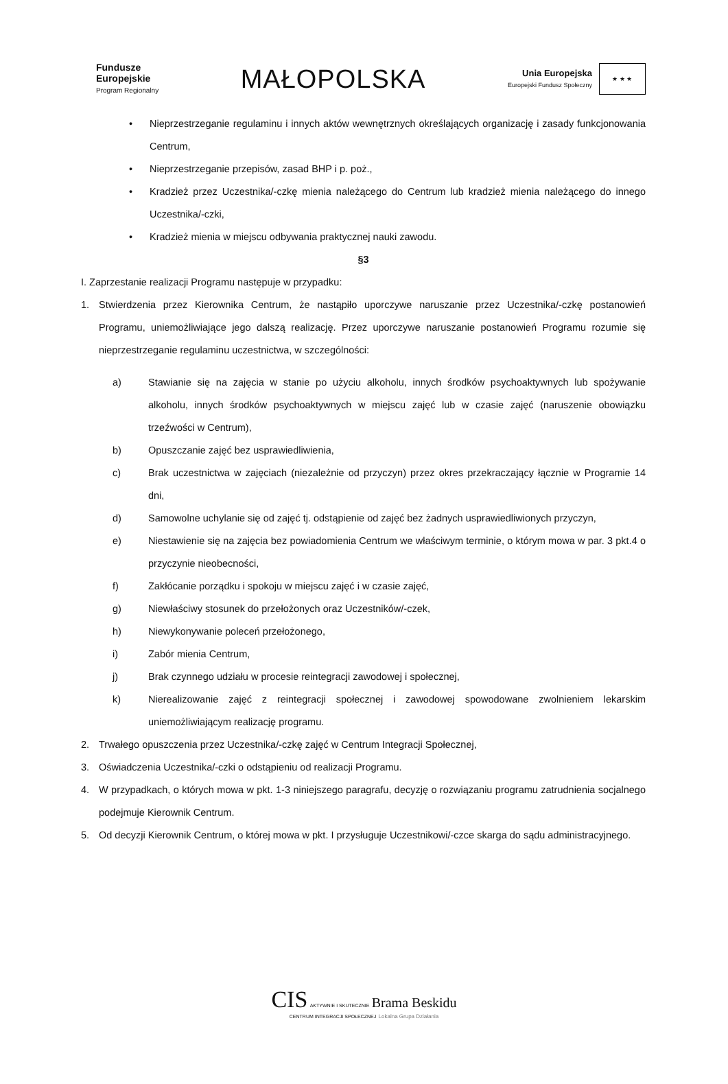Fundusze
Europejskie
Program Regionalny
MAŁOPOLSKA
Unia Europejska
Europejski Fundusz Społeczny
★ ★ ★
• Nieprzestrzeganie regulaminu i innych aktów wewnętrznych określających organizację i zasady funkcjonowania Centrum,
• Nieprzestrzeganie przepisów, zasad BHP i p. poż.,
• Kradzież przez Uczestnika/-czkę mienia należącego do Centrum lub kradzież mienia należącego do innego Uczestnika/-czki,
• Kradzież mienia w miejscu odbywania praktycznej nauki zawodu.
§3
I. Zaprzestanie realizacji Programu następuje w przypadku:
1. Stwierdzenia przez Kierownika Centrum, że nastąpiło uporczywe naruszanie przez Uczestnika/-czkę postanowień Programu, uniemożliwiające jego dalszą realizację. Przez uporczywe naruszanie postanowień Programu rozumie się nieprzestrzeganie regulaminu uczestnictwa, w szczególności:
a) Stawianie się na zajęcia w stanie po użyciu alkoholu, innych środków psychoaktywnych lub spożywanie alkoholu, innych środków psychoaktywnych w miejscu zajęć lub w czasie zajęć (naruszenie obowiązku trzeźwości w Centrum),
b) Opuszczanie zajęć bez usprawiedliwienia,
c) Brak uczestnictwa w zajęciach (niezależnie od przyczyn) przez okres przekraczający łącznie w Programie 14 dni,
d) Samowolne uchylanie się od zajęć tj. odstąpienie od zajęć bez żadnych usprawiedliwionych przyczyn,
e) Niestawienie się na zajęcia bez powiadomienia Centrum we właściwym terminie, o którym mowa w par. 3 pkt.4 o przyczynie nieobecności,
f) Zakłócanie porządku i spokoju w miejscu zajęć i w czasie zajęć,
g) Niewłaściwy stosunek do przełożonych oraz Uczestników/-czek,
h) Niewykonywanie poleceń przełożonego,
i) Zabór mienia Centrum,
j) Brak czynnego udziału w procesie reintegracji zawodowej i społecznej,
k) Nierealizowanie zajęć z reintegracji społecznej i zawodowej spowodowane zwolnieniem lekarskim uniemożliwiającym realizację programu.
2. Trwałego opuszczenia przez Uczestnika/-czkę zajęć w Centrum Integracji Społecznej,
3. Oświadczenia Uczestnika/-czki o odstąpieniu od realizacji Programu.
4. W przypadkach, o których mowa w pkt. 1-3 niniejszego paragrafu, decyzję o rozwiązaniu programu zatrudnienia socjalnego podejmuje Kierownik Centrum.
5. Od decyzji Kierownik Centrum, o której mowa w pkt. I przysługuje Uczestnikowi/-czce skarga do sądu administracyjnego.
CIS AKTYWNIE I SKUTECZNIE Brama Beskidu
CENTRUM INTEGRACJI SPOŁECZNEJ Lokalna Grupa Działania